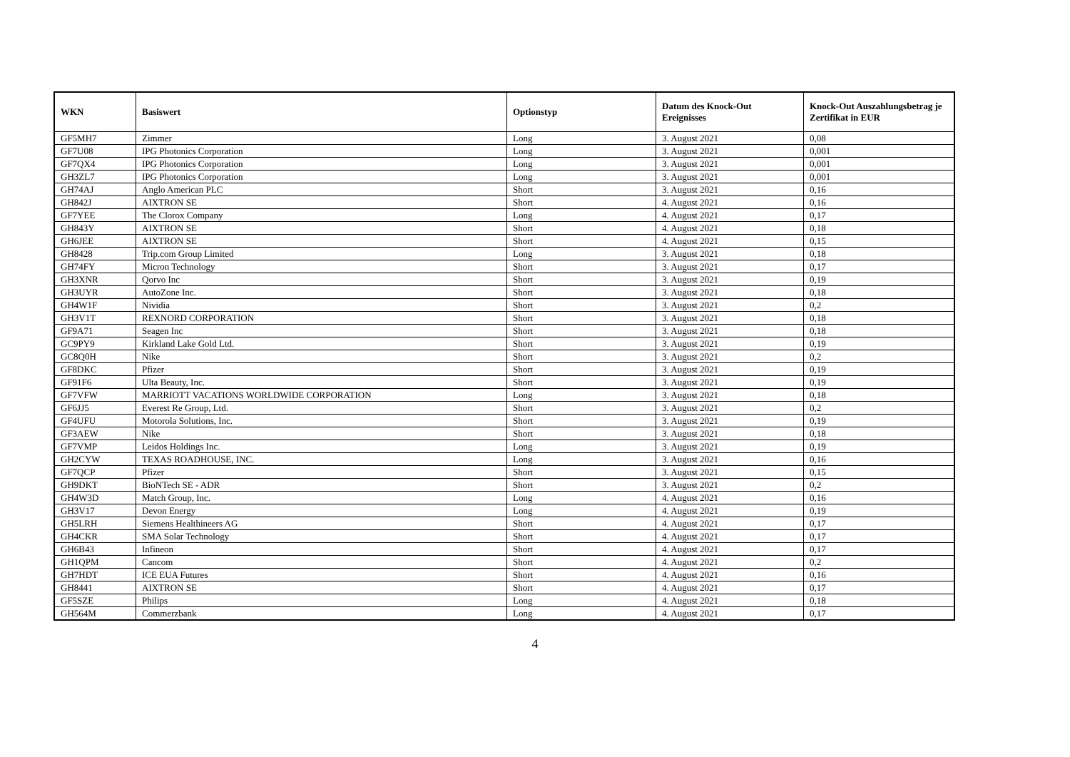| WKN | Basiswert | Optionstyp | Datum des Knock-Out Ereignisses | Knock-Out Auszahlungsbetrag je Zertifikat in EUR |
| --- | --- | --- | --- | --- |
| GF5MH7 | Zimmer | Long | 3. August 2021 | 0,08 |
| GF7U08 | IPG Photonics Corporation | Long | 3. August 2021 | 0,001 |
| GF7QX4 | IPG Photonics Corporation | Long | 3. August 2021 | 0,001 |
| GH3ZL7 | IPG Photonics Corporation | Long | 3. August 2021 | 0,001 |
| GH74AJ | Anglo American PLC | Short | 3. August 2021 | 0,16 |
| GH842J | AIXTRON SE | Short | 4. August 2021 | 0,16 |
| GF7YEE | The Clorox Company | Long | 4. August 2021 | 0,17 |
| GH843Y | AIXTRON SE | Short | 4. August 2021 | 0,18 |
| GH6JEE | AIXTRON SE | Short | 4. August 2021 | 0,15 |
| GH8428 | Trip.com Group Limited | Long | 3. August 2021 | 0,18 |
| GH74FY | Micron Technology | Short | 3. August 2021 | 0,17 |
| GH3XNR | Qorvo Inc | Short | 3. August 2021 | 0,19 |
| GH3UYR | AutoZone Inc. | Short | 3. August 2021 | 0,18 |
| GH4W1F | Nividia | Short | 3. August 2021 | 0,2 |
| GH3V1T | REXNORD CORPORATION | Short | 3. August 2021 | 0,18 |
| GF9A71 | Seagen Inc | Short | 3. August 2021 | 0,18 |
| GC9PY9 | Kirkland Lake Gold Ltd. | Short | 3. August 2021 | 0,19 |
| GC8Q0H | Nike | Short | 3. August 2021 | 0,2 |
| GF8DKC | Pfizer | Short | 3. August 2021 | 0,19 |
| GF91F6 | Ulta Beauty, Inc. | Short | 3. August 2021 | 0,19 |
| GF7VFW | MARRIOTT VACATIONS WORLDWIDE CORPORATION | Long | 3. August 2021 | 0,18 |
| GF6JJ5 | Everest Re Group, Ltd. | Short | 3. August 2021 | 0,2 |
| GF4UFU | Motorola Solutions, Inc. | Short | 3. August 2021 | 0,19 |
| GF3AEW | Nike | Short | 3. August 2021 | 0,18 |
| GF7VMP | Leidos Holdings Inc. | Long | 3. August 2021 | 0,19 |
| GH2CYW | TEXAS ROADHOUSE, INC. | Long | 3. August 2021 | 0,16 |
| GF7QCP | Pfizer | Short | 3. August 2021 | 0,15 |
| GH9DKT | BioNTech SE - ADR | Short | 3. August 2021 | 0,2 |
| GH4W3D | Match Group, Inc. | Long | 4. August 2021 | 0,16 |
| GH3V17 | Devon Energy | Long | 4. August 2021 | 0,19 |
| GH5LRH | Siemens Healthineers AG | Short | 4. August 2021 | 0,17 |
| GH4CKR | SMA Solar Technology | Short | 4. August 2021 | 0,17 |
| GH6B43 | Infineon | Short | 4. August 2021 | 0,17 |
| GH1QPM | Cancom | Short | 4. August 2021 | 0,2 |
| GH7HDT | ICE EUA Futures | Short | 4. August 2021 | 0,16 |
| GH8441 | AIXTRON SE | Short | 4. August 2021 | 0,17 |
| GF5SZE | Philips | Long | 4. August 2021 | 0,18 |
| GH564M | Commerzbank | Long | 4. August 2021 | 0,17 |
4